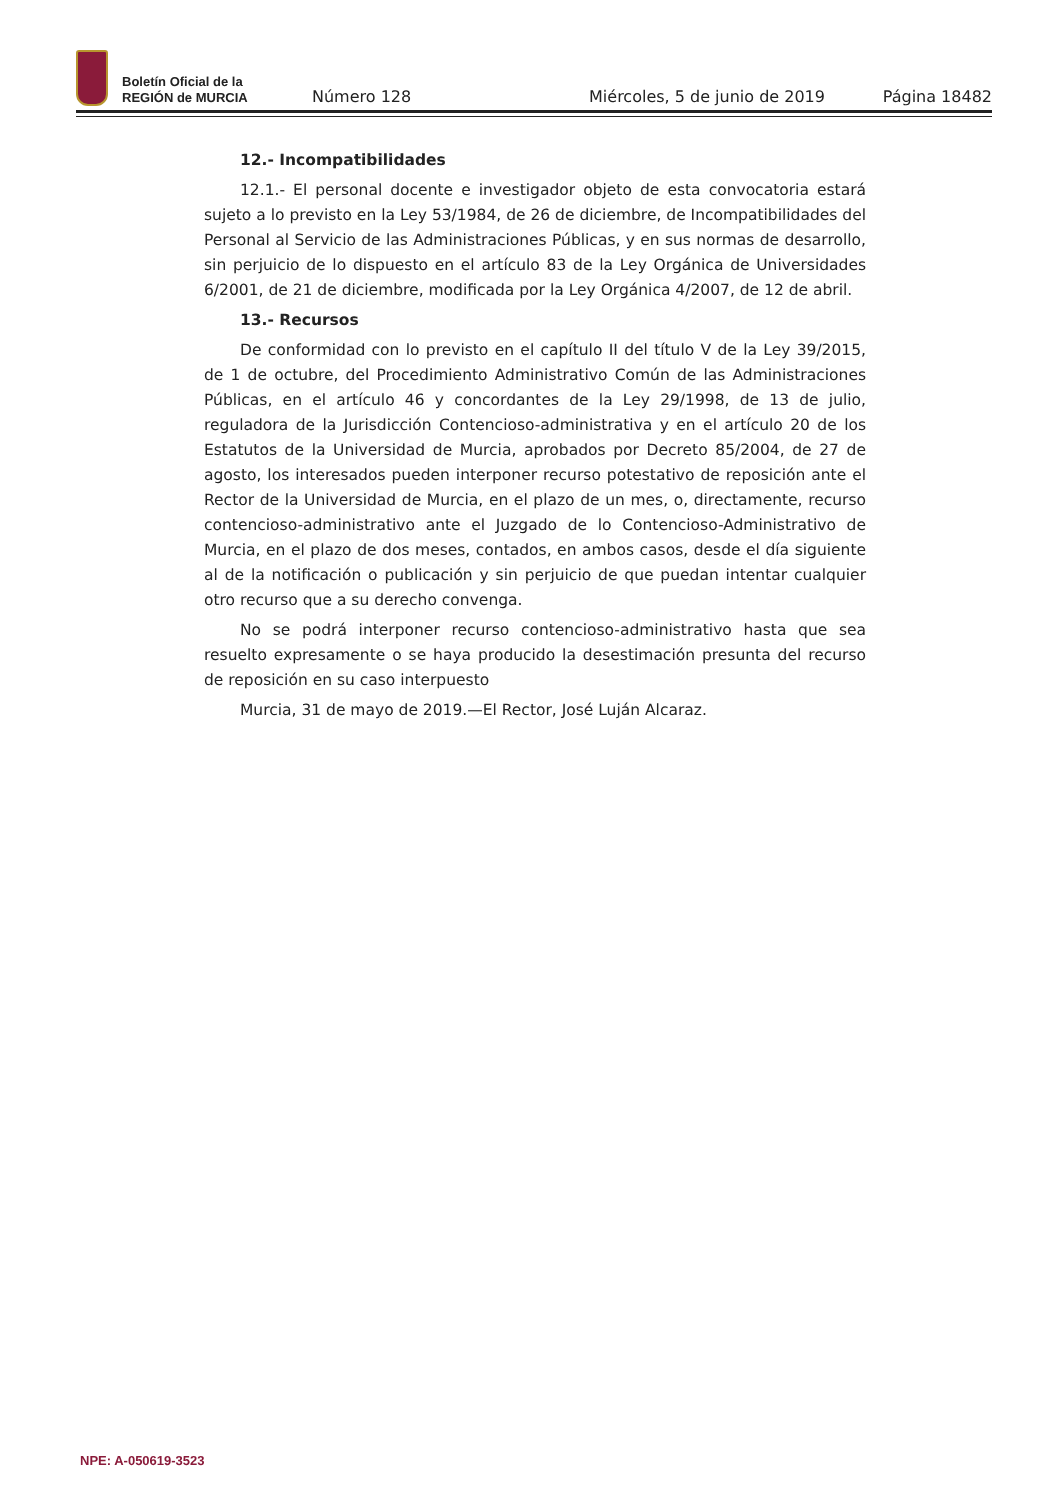Boletín Oficial de la
REGIÓN de MURCIA
Número 128
Miércoles, 5 de junio de 2019
Página 18482
12.- Incompatibilidades
12.1.- El personal docente e investigador objeto de esta convocatoria estará sujeto a lo previsto en la Ley 53/1984, de 26 de diciembre, de Incompatibilidades del Personal al Servicio de las Administraciones Públicas, y en sus normas de desarrollo, sin perjuicio de lo dispuesto en el artículo 83 de la Ley Orgánica de Universidades 6/2001, de 21 de diciembre, modificada por la Ley Orgánica 4/2007, de 12 de abril.
13.- Recursos
De conformidad con lo previsto en el capítulo II del título V de la Ley 39/2015, de 1 de octubre, del Procedimiento Administrativo Común de las Administraciones Públicas, en el artículo 46 y concordantes de la Ley 29/1998, de 13 de julio, reguladora de la Jurisdicción Contencioso-administrativa y en el artículo 20 de los Estatutos de la Universidad de Murcia, aprobados por Decreto 85/2004, de 27 de agosto, los interesados pueden interponer recurso potestativo de reposición ante el Rector de la Universidad de Murcia, en el plazo de un mes, o, directamente, recurso contencioso-administrativo ante el Juzgado de lo Contencioso-Administrativo de Murcia, en el plazo de dos meses, contados, en ambos casos, desde el día siguiente al de la notificación o publicación y sin perjuicio de que puedan intentar cualquier otro recurso que a su derecho convenga.
No se podrá interponer recurso contencioso-administrativo hasta que sea resuelto expresamente o se haya producido la desestimación presunta del recurso de reposición en su caso interpuesto
Murcia, 31 de mayo de 2019.—El Rector, José Luján Alcaraz.
NPE: A-050619-3523